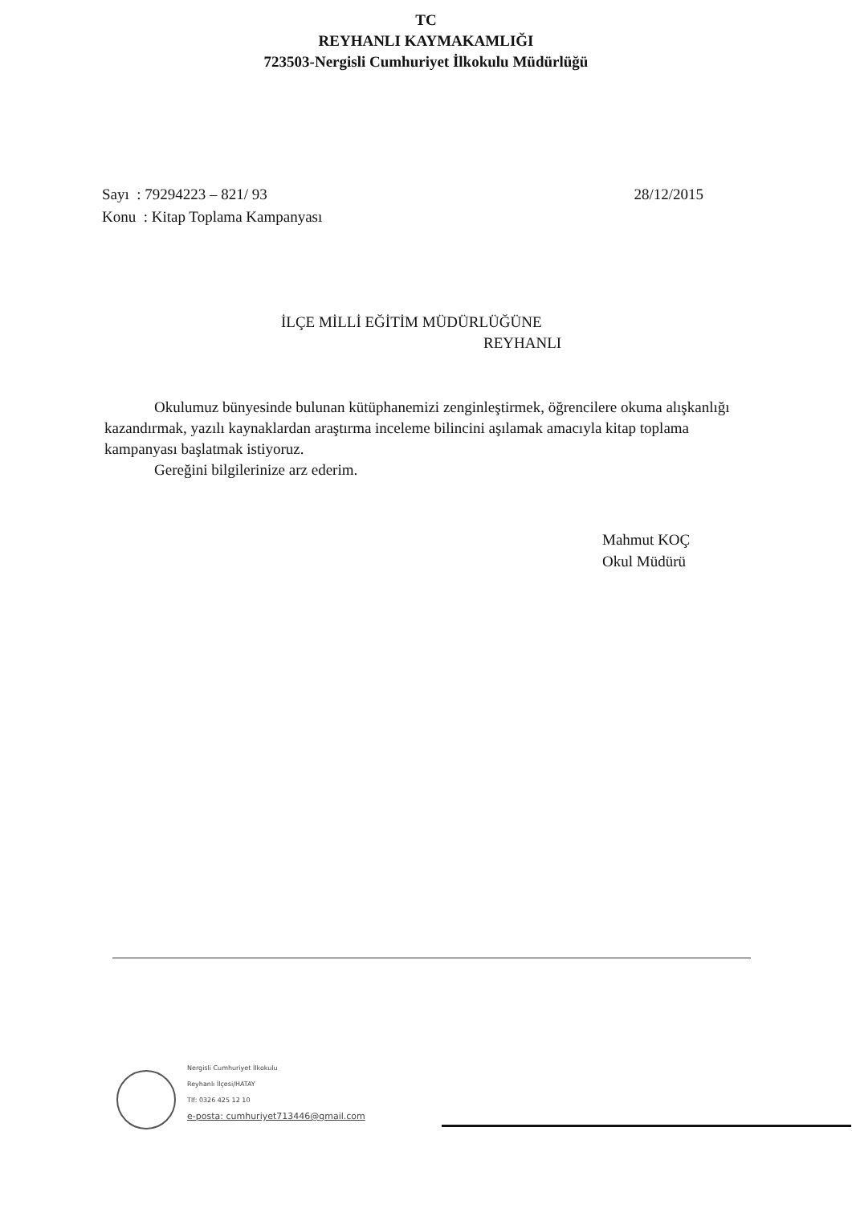TC
REYHANLI KAYMAKAMLIĞI
723503-Nergisli Cumhuriyet İlkokulu Müdürlüğü
Sayı : 79294223 – 821/ 93
Konu : Kitap Toplama Kampanyası
28/12/2015
İLÇE MİLLİ EĞİTİM MÜDÜRLÜĞÜNE
REYHANLI
Okulumuz bünyesinde bulunan kütüphanemizi zenginleştirmek, öğrencilere okuma alışkanlığı kazandırmak, yazılı kaynaklardan araştırma inceleme bilincini aşılamak amacıyla kitap toplama kampanyası başlatmak istiyoruz.
Gereğini bilgilerinize arz ederim.
Mahmut KOÇ
Okul Müdürü
Nergisli Cumhuriyet İlkokulu
Reyhanlı İlçesi/HATAY
Tlf: 0326 425 12 10
e-posta: cumhuriyet713446@gmail.com